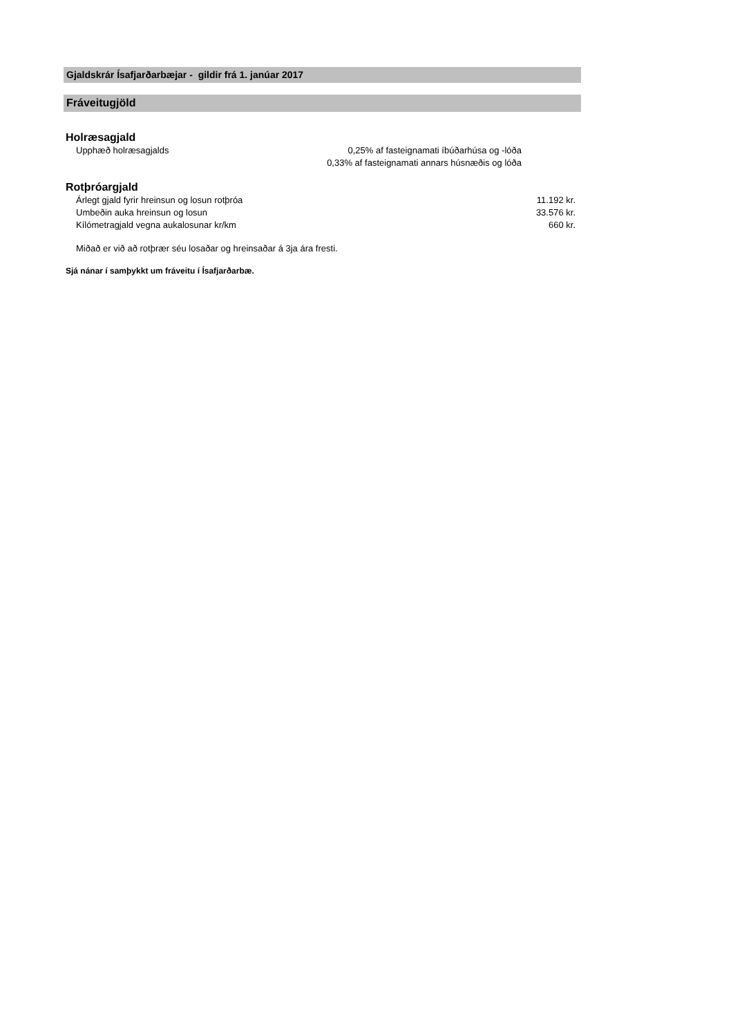Gjaldskrár Ísafjarðarbæjar - gildir frá 1. janúar 2017
Fráveitugjöld
Holræsagjald
| Upphæð holræsagjalds | 0,25% af fasteignamati íbúðarhúsa og -lóða |
| | 0,33% af fasteignamati annars húsnæðis og lóða |
Rotþróargjald
| Árlegt gjald fyrir hreinsun og losun rotþróa | 11.192 kr. |
| Umbeðin auka hreinsun og losun | 33.576 kr. |
| Kílómetragjald vegna aukalosunar kr/km | 660 kr. |
Miðað er við að rotþrær séu losaðar og hreinsaðar á 3ja ára fresti.
Sjá nánar í samþykkt um fráveitu í Ísafjarðarbæ.